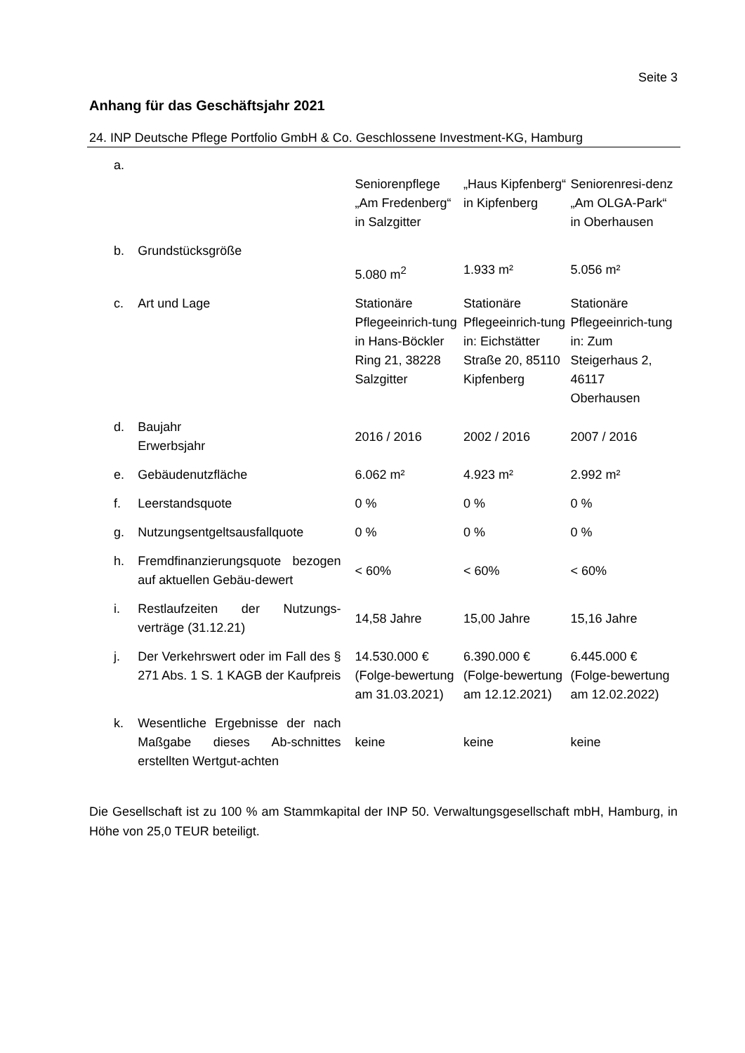Seite 3
Anhang für das Geschäftsjahr 2021
24. INP Deutsche Pflege Portfolio GmbH & Co. Geschlossene Investment-KG, Hamburg
| a. | | Seniorenpflege „Am Fredenberg“ in Salzgitter | „Haus Kipfenberg“ in Kipfenberg | Seniorenresi-denz „Am OLGA-Park“ in Oberhausen |
| b. | Grundstücksgröße | 5.080 m<sup>2</sup> | 1.933 m² | 5.056 m² |
| c. | Art und Lage | Stationäre Pflegeeinrich-tung in Hans-Böckler Ring 21, 38228 Salzgitter | Stationäre Pflegeeinrich-tung in: Eichstätter Straße 20, 85110 Kipfenberg | Stationäre Pflegeeinrich-tung in: Zum Steigerhaus 2, 46117 Oberhausen |
| d. | Baujahr Erwerbsjahr | 2016 / 2016 | 2002 / 2016 | 2007 / 2016 |
| e. | Gebäudenutzfläche | 6.062 m² | 4.923 m² | 2.992 m² |
| f. | Leerstandsquote | 0 % | 0 % | 0 % |
| g. | Nutzungsentgeltsausfallquote | 0 % | 0 % | 0 % |
| h. | Fremdfinanzierungsquote bezogen auf aktuellen Gebäu-dewert | < 60% | < 60% | < 60% |
| i. | Restlaufzeiten der Nutzungs-verträge (31.12.21) | 14,58 Jahre | 15,00 Jahre | 15,16 Jahre |
| j. | Der Verkehrswert oder im Fall des § 271 Abs. 1 S. 1 KAGB der Kaufpreis | 14.530.000 € (Folge-bewertung am 31.03.2021) | 6.390.000 € (Folge-bewertung am 12.12.2021) | 6.445.000 € (Folge-bewertung am 12.02.2022) |
| k. | Wesentliche Ergebnisse der nach Maßgabe dieses Ab-schnittes erstellten Wertgut-achten | keine | keine | keine |
Die Gesellschaft ist zu 100 % am Stammkapital der INP 50. Verwaltungsgesellschaft mbH, Hamburg, in Höhe von 25,0 TEUR beteiligt.